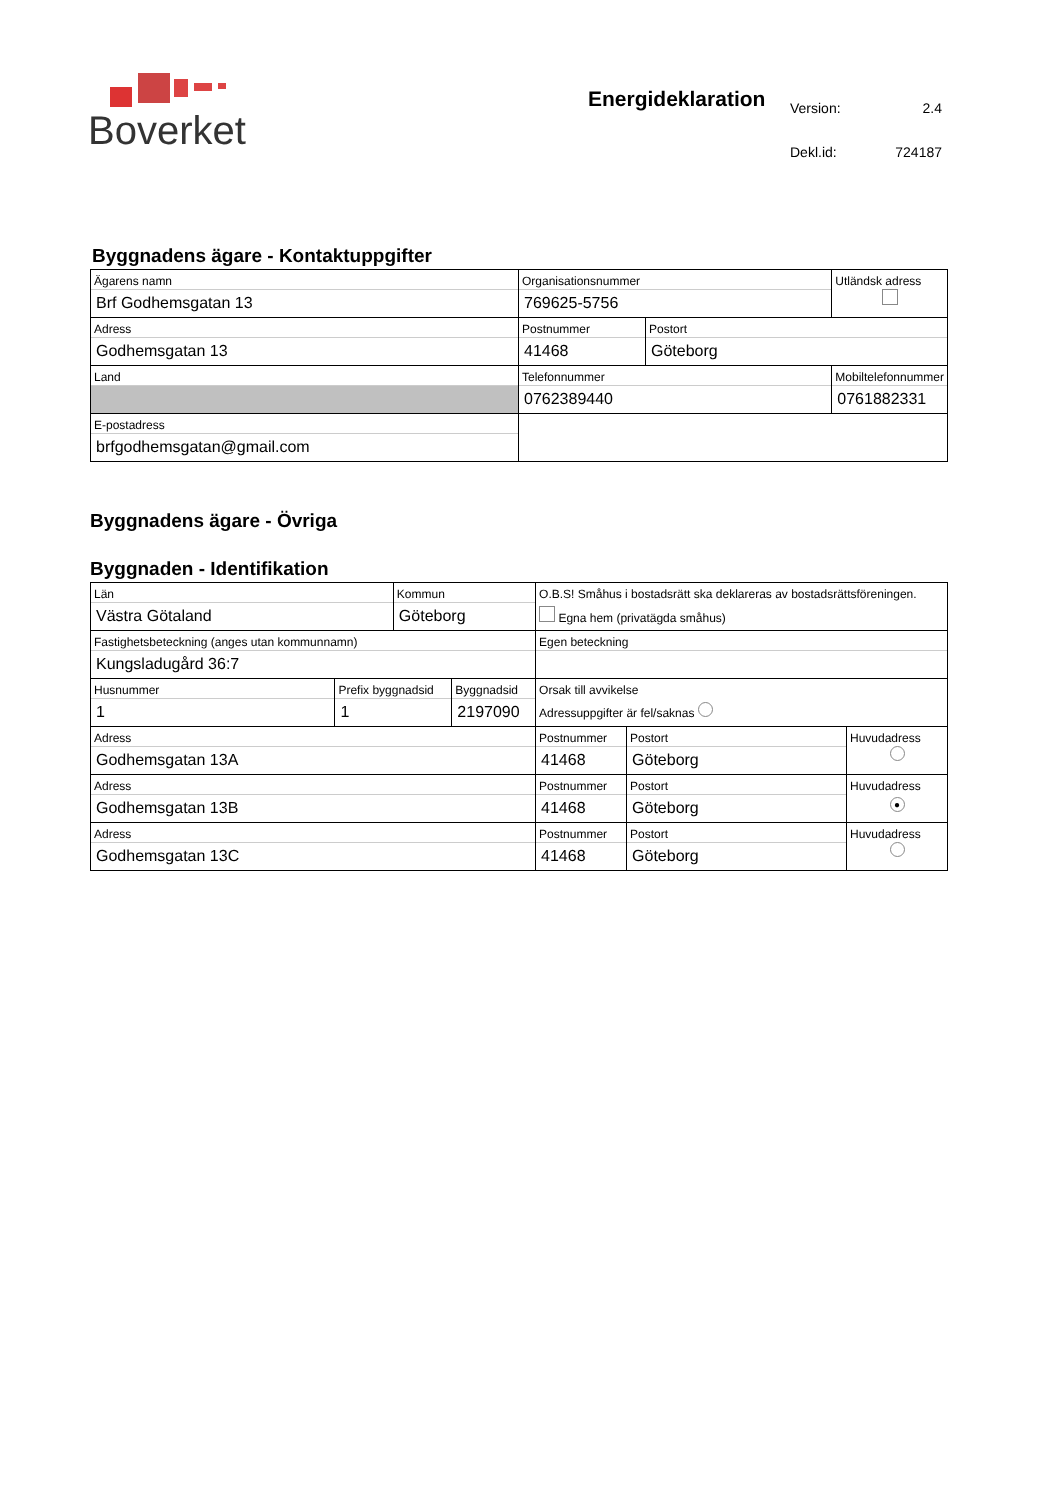Boverket
Energideklaration
| Version: | 2.4 |
| Dekl.id: | 724187 |
Byggnadens ägare - Kontaktuppgifter
| Ägarens namn Brf Godhemsgatan 13 | Organisationsnummer 769625-5756 | | Utländsk adress |
| Adress Godhemsgatan 13 | Postnummer 41468 | Postort Göteborg | |
| Land | Telefonnummer 0762389440 | | Mobiltelefonnummer 0761882331 |
| E-postadress brfgodhemsgatan@gmail.com | | | |
Byggnadens ägare - Övriga
Byggnaden - Identifikation
| Län Västra Götaland | | Kommun Göteborg | | O.B.S! Småhus i bostadsrätt ska deklareras av bostadsrättsföreningen. Egna hem (privatägda småhus) | | |
| Fastighetsbeteckning (anges utan kommunnamn) Kungsladugård 36:7 | | | | Egen beteckning | | |
| Husnummer 1 | Prefix byggnadsid 1 | | Byggnadsid 2197090 | Orsak till avvikelse Adressuppgifter är fel/saknas | | |
| Adress Godhemsgatan 13A | | | | Postnummer 41468 | Postort Göteborg | Huvudadress |
| Adress Godhemsgatan 13B | | | | Postnummer 41468 | Postort Göteborg | Huvudadress ● |
| Adress Godhemsgatan 13C | | | | Postnummer 41468 | Postort Göteborg | Huvudadress |